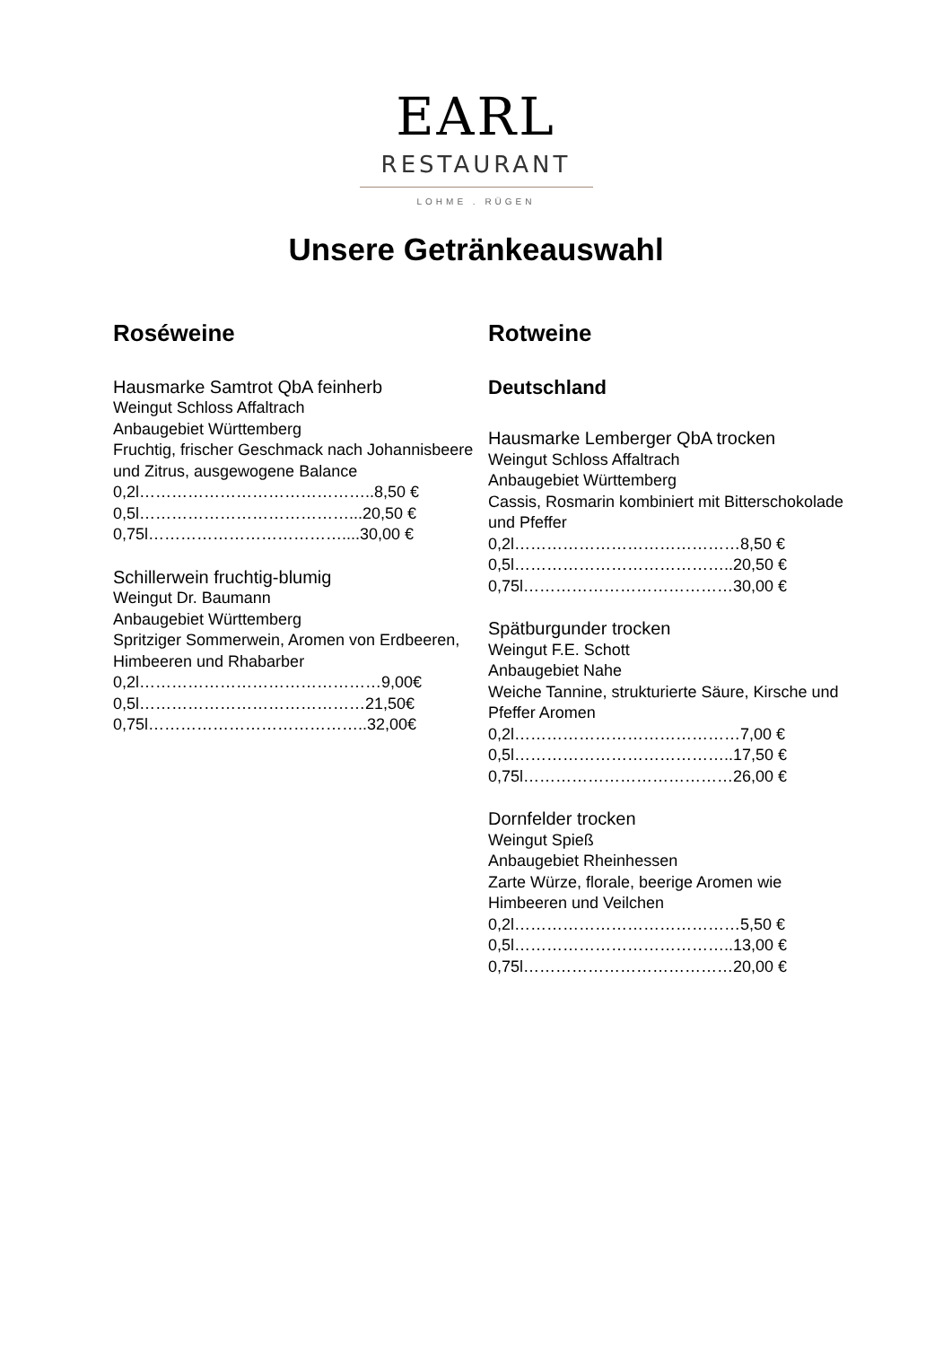EARL
RESTAURANT
LOHME . RÜGEN
Unsere Getränkeauswahl
Roséweine
Hausmarke Samtrot QbA feinherb
Weingut Schloss Affaltrach
Anbaugebiet Württemberg
Fruchtig, frischer Geschmack nach Johannisbeere und Zitrus, ausgewogene Balance
0,2l……………………………………..8,50 €
0,5l…………………………………...20,50 €
0,75l………………………………....30,00 €
Schillerwein fruchtig-blumig
Weingut Dr. Baumann
Anbaugebiet Württemberg
Spritziger Sommerwein, Aromen von Erdbeeren, Himbeeren und Rhabarber
0,2l………………………………………9,00€
0,5l……………………………………21,50€
0,75l…………………………………..32,00€
Rotweine
Deutschland
Hausmarke Lemberger QbA trocken
Weingut Schloss Affaltrach
Anbaugebiet Württemberg
Cassis, Rosmarin kombiniert mit Bitterschokolade und Pfeffer
0,2l……………………………………8,50 €
0,5l…………………………………..20,50 €
0,75l…………………………………30,00 €
Spätburgunder trocken
Weingut F.E. Schott
Anbaugebiet Nahe
Weiche Tannine, strukturierte Säure, Kirsche und Pfeffer Aromen
0,2l……………………………………7,00 €
0,5l…………………………………..17,50 €
0,75l…………………………………26,00 €
Dornfelder trocken
Weingut Spieß
Anbaugebiet Rheinhessen
Zarte Würze, florale, beerige Aromen wie Himbeeren und Veilchen
0,2l……………………………………5,50 €
0,5l…………………………………..13,00 €
0,75l…………………………………20,00 €